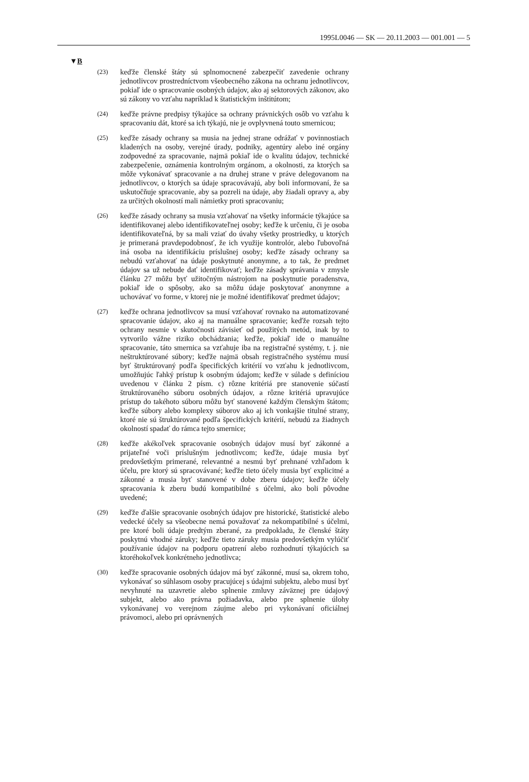1995L0046 — SK — 20.11.2003 — 001.001 — 5
▼B
(23)
keďže členské štáty sú splnomocnené zabezpečiť zavedenie ochrany jednotlivcov prostredníctvom všeobecného zákona na ochranu jednotlivcov, pokiaľ ide o spracovanie osobných údajov, ako aj sektorových zákonov, ako sú zákony vo vzťahu napríklad k štatistickým inštitútom;
(24)
keďže právne predpisy týkajúce sa ochrany právnických osôb vo vzťahu k spracovaniu dát, ktoré sa ich týkajú, nie je ovplyvnená touto smernicou;
(25)
keďže zásady ochrany sa musia na jednej strane odrážať v povinnostiach kladených na osoby, verejné úrady, podniky, agentúry alebo iné orgány zodpovedné za spracovanie, najmä pokiaľ ide o kvalitu údajov, technické zabezpečenie, oznámenia kontrolným orgánom, a okolnosti, za ktorých sa môže vykonávať spracovanie a na druhej strane v práve delegovanom na jednotlivcov, o ktorých sa údaje spracovávajú, aby boli informovaní, že sa uskutočňuje spracovanie, aby sa pozreli na údaje, aby žiadali opravy a, aby za určitých okolností mali námietky proti spracovaniu;
(26)
keďže zásady ochrany sa musia vzťahovať na všetky informácie týkajúce sa identifikovanej alebo identifikovateľnej osoby; keďže k určeniu, či je osoba identifikovateľná, by sa mali vziať do úvahy všetky prostriedky, u ktorých je primeraná pravdepodobnosť, že ich využije kontrolór, alebo ľubovoľná iná osoba na identifikáciu príslušnej osoby; keďže zásady ochrany sa nebudú vzťahovať na údaje poskytnuté anonymne, a to tak, že predmet údajov sa už nebude dať identifikovať; keďže zásady správania v zmysle článku 27 môžu byť užitočným nástrojom na poskytnutie poradenstva, pokiaľ ide o spôsoby, ako sa môžu údaje poskytovať anonymne a uchovávať vo forme, v ktorej nie je možné identifikovať predmet údajov;
(27)
keďže ochrana jednotlivcov sa musí vzťahovať rovnako na automatizované spracovanie údajov, ako aj na manuálne spracovanie; keďže rozsah tejto ochrany nesmie v skutočnosti závisieť od použitých metód, inak by to vytvorilo vážne riziko obchádzania; keďže, pokiaľ ide o manuálne spracovanie, táto smernica sa vzťahuje iba na registračné systémy, t. j. nie neštruktúrované súbory; keďže najmä obsah registračného systému musí byť štruktúrovaný podľa špecifických kritérií vo vzťahu k jednotlivcom, umožňujúc ľahký prístup k osobným údajom; keďže v súlade s definíciou uvedenou v článku 2 písm. c) rôzne kritériá pre stanovenie súčastí štruktúrovaného súboru osobných údajov, a rôzne kritériá upravujúce prístup do takéhoto súboru môžu byť stanovené každým členským štátom; keďže súbory alebo komplexy súborov ako aj ich vonkajšie titulné strany, ktoré nie sú štruktúrované podľa špecifických kritérií, nebudú za žiadnych okolností spadať do rámca tejto smernice;
(28)
keďže akékoľvek spracovanie osobných údajov musí byť zákonné a prijateľné voči príslušným jednotlivcom; keďže, údaje musia byť predovšetkým primerané, relevantné a nesmú byť prehnané vzhľadom k účelu, pre ktorý sú spracovávané; keďže tieto účely musia byť explicitné a zákonné a musia byť stanovené v dobe zberu údajov; keďže účely spracovania k zberu budú kompatibilné s účelmi, ako boli pôvodne uvedené;
(29)
keďže ďalšie spracovanie osobných údajov pre historické, štatistické alebo vedecké účely sa všeobecne nemá považovať za nekompatibilné s účelmi, pre ktoré boli údaje predtým zberané, za predpokladu, že členské štáty poskytnú vhodné záruky; keďže tieto záruky musia predovšetkým vylúčiť používanie údajov na podporu opatrení alebo rozhodnutí týkajúcich sa ktoréhokoľvek konkrétneho jednotlivca;
(30)
keďže spracovanie osobných údajov má byť zákonné, musí sa, okrem toho, vykonávať so súhlasom osoby pracujúcej s údajmi subjektu, alebo musí byť nevyhnuté na uzavretie alebo splnenie zmluvy záväznej pre údajový subjekt, alebo ako právna požiadavka, alebo pre splnenie úlohy vykonávanej vo verejnom záujme alebo pri vykonávaní oficiálnej právomoci, alebo pri oprávnených